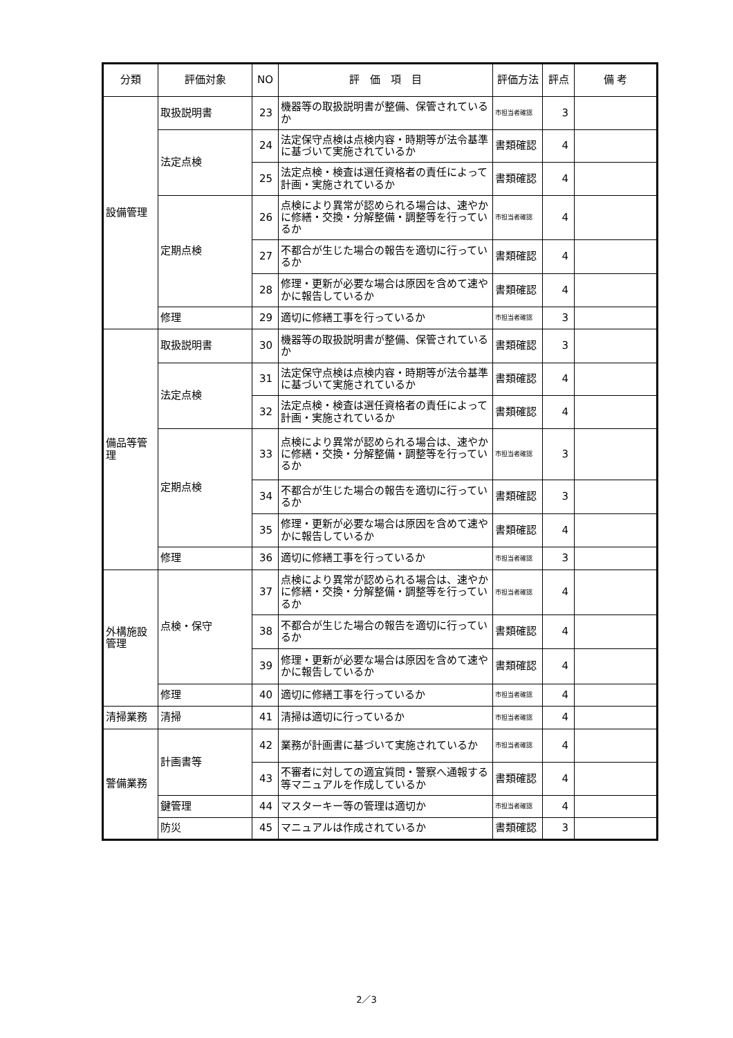| 分類 | 評価対象 | NO | 評 価 項 目 | 評価方法 | 評点 | 備 考 |
| --- | --- | --- | --- | --- | --- | --- |
| 設備管理 | 取扱説明書 | 23 | 機器等の取扱説明書が整備、保管されているか | 市担当者確認 | 3 | |
| | 法定点検 | 24 | 法定保守点検は点検内容・時期等が法令基準に基づいて実施されているか | 書類確認 | 4 | |
| | | 25 | 法定点検・検査は選任資格者の責任によって計画・実施されているか | 書類確認 | 4 | |
| | 定期点検 | 26 | 点検により異常が認められる場合は、速やかに修繕・交換・分解整備・調整等を行っているか | 市担当者確認 | 4 | |
| | | 27 | 不都合が生じた場合の報告を適切に行っているか | 書類確認 | 4 | |
| | | 28 | 修理・更新が必要な場合は原因を含めて速やかに報告しているか | 書類確認 | 4 | |
| | 修理 | 29 | 適切に修繕工事を行っているか | 市担当者確認 | 3 | |
| 備品等管理 | 取扱説明書 | 30 | 機器等の取扱説明書が整備、保管されているか | 書類確認 | 3 | |
| | 法定点検 | 31 | 法定保守点検は点検内容・時期等が法令基準に基づいて実施されているか | 書類確認 | 4 | |
| | | 32 | 法定点検・検査は選任資格者の責任によって計画・実施されているか | 書類確認 | 4 | |
| | 定期点検 | 33 | 点検により異常が認められる場合は、速やかに修繕・交換・分解整備・調整等を行っているか | 市担当者確認 | 3 | |
| | | 34 | 不都合が生じた場合の報告を適切に行っているか | 書類確認 | 3 | |
| | | 35 | 修理・更新が必要な場合は原因を含めて速やかに報告しているか | 書類確認 | 4 | |
| | 修理 | 36 | 適切に修繕工事を行っているか | 市担当者確認 | 3 | |
| 外構施設管理 | 点検・保守 | 37 | 点検により異常が認められる場合は、速やかに修繕・交換・分解整備・調整等を行っているか | 市担当者確認 | 4 | |
| | | 38 | 不都合が生じた場合の報告を適切に行っているか | 書類確認 | 4 | |
| | | 39 | 修理・更新が必要な場合は原因を含めて速やかに報告しているか | 書類確認 | 4 | |
| | 修理 | 40 | 適切に修繕工事を行っているか | 市担当者確認 | 4 | |
| 清掃業務 | 清掃 | 41 | 清掃は適切に行っているか | 市担当者確認 | 4 | |
| 警備業務 | 計画書等 | 42 | 業務が計画書に基づいて実施されているか | 市担当者確認 | 4 | |
| | | 43 | 不審者に対しての適宜質問・警察へ通報する等マニュアルを作成しているか | 書類確認 | 4 | |
| | 鍵管理 | 44 | マスターキー等の管理は適切か | 市担当者確認 | 4 | |
| | 防災 | 45 | マニュアルは作成されているか | 書類確認 | 3 | |
2／3